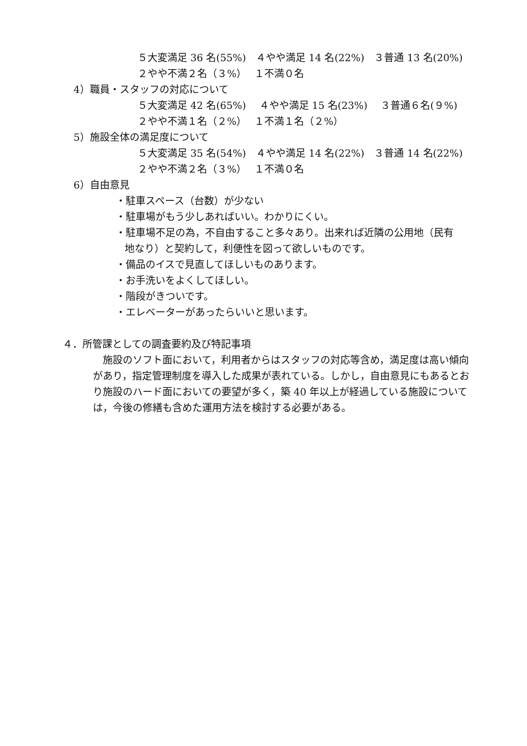５大変満足 36 名(55%)　４やや満足 14 名(22%)　３普通 13 名(20%)
２やや不満２名（３%）　 １不満０名
4）職員・スタッフの対応について
５大変満足 42 名(65%)　 ４やや満足 15 名(23%)　 ３普通６名(９%)
２やや不満１名（２%）　 １不満１名（２%）
5）施設全体の満足度について
５大変満足 35 名(54%)　４やや満足 14 名(22%)　３普通 14 名(22%)
２やや不満２名（３%）　 １不満０名
6）自由意見
・駐車スペース（台数）が少ない
・駐車場がもう少しあればいい。わかりにくい。
・駐車場不足の為，不自由すること多々あり。出来れば近隣の公用地（民有
地なり）と契約して，利便性を図って欲しいものです。
・備品のイスで見直してほしいものあります。
・お手洗いをよくしてほしい。
・階段がきついです。
・エレベーターがあったらいいと思います。
４．所管課としての調査要約及び特記事項
　施設のソフト面において，利用者からはスタッフの対応等含め，満足度は高い傾向があり，指定管理制度を導入した成果が表れている。しかし，自由意見にもあるとおり施設のハード面においての要望が多く，築 40 年以上が経過している施設については，今後の修繕も含めた運用方法を検討する必要がある。